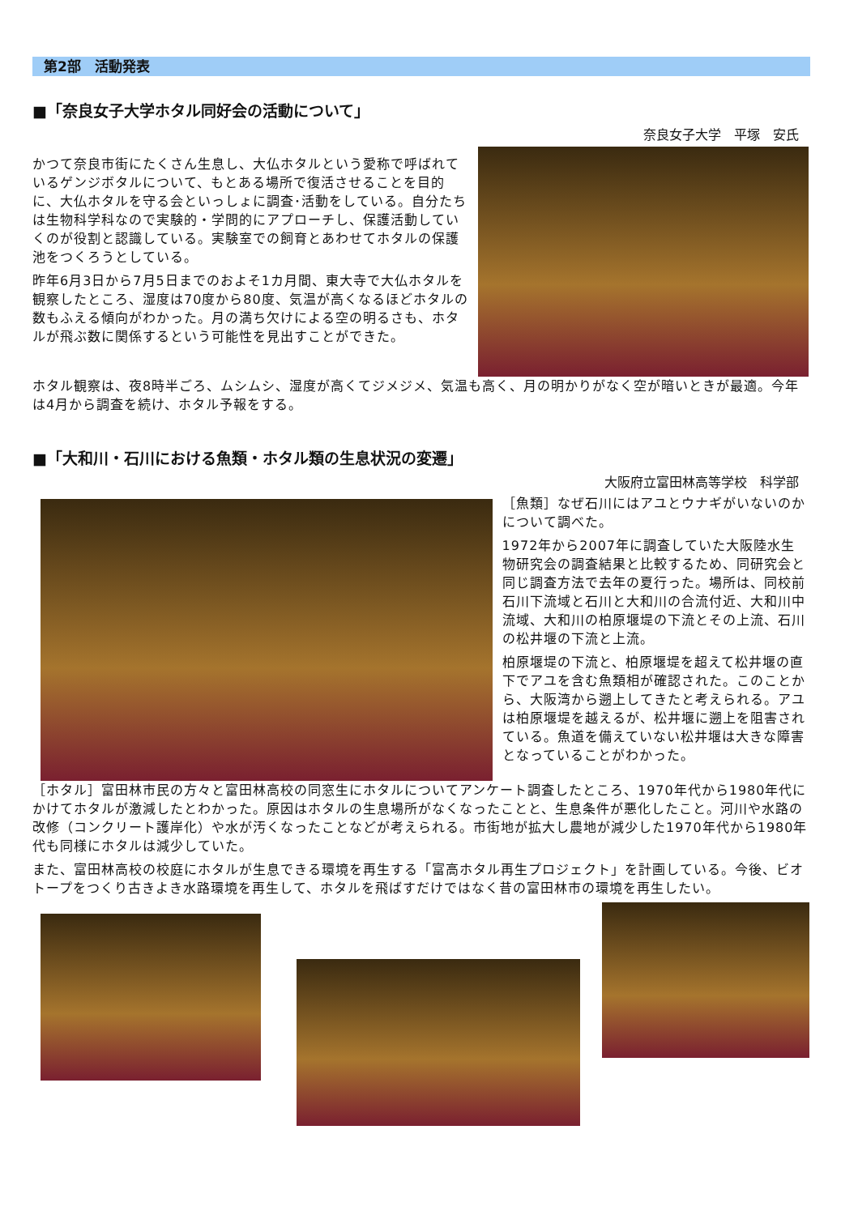第2部　活動発表
■「奈良女子大学ホタル同好会の活動について」
奈良女子大学　平塚　安氏
かつて奈良市街にたくさん生息し、大仏ホタルという愛称で呼ばれているゲンジボタルについて、もとある場所で復活させることを目的に、大仏ホタルを守る会といっしょに調査･活動をしている。自分たちは生物科学科なので実験的・学問的にアプローチし、保護活動していくのが役割と認識している。実験室での飼育とあわせてホタルの保護池をつくろうとしている。
昨年6月3日から7月5日までのおよそ1カ月間、東大寺で大仏ホタルを観察したところ、湿度は70度から80度、気温が高くなるほどホタルの数もふえる傾向がわかった。月の満ち欠けによる空の明るさも、ホタルが飛ぶ数に関係するという可能性を見出すことができた。
ホタル観察は、夜8時半ごろ、ムシムシ、湿度が高くてジメジメ、気温も高く、月の明かりがなく空が暗いときが最適。今年は4月から調査を続け、ホタル予報をする。
■「大和川・石川における魚類・ホタル類の生息状況の変遷」
大阪府立富田林高等学校　科学部
［魚類］なぜ石川にはアユとウナギがいないのかについて調べた。
1972年から2007年に調査していた大阪陸水生物研究会の調査結果と比較するため、同研究会と同じ調査方法で去年の夏行った。場所は、同校前石川下流域と石川と大和川の合流付近、大和川中流域、大和川の柏原堰堤の下流とその上流、石川の松井堰の下流と上流。
柏原堰堤の下流と、柏原堰堤を超えて松井堰の直下でアユを含む魚類相が確認された。このことから、大阪湾から遡上してきたと考えられる。アユは柏原堰堤を越えるが、松井堰に遡上を阻害されている。魚道を備えていない松井堰は大きな障害となっていることがわかった。
［ホタル］富田林市民の方々と富田林高校の同窓生にホタルについてアンケート調査したところ、1970年代から1980年代にかけてホタルが激減したとわかった。原因はホタルの生息場所がなくなったことと、生息条件が悪化したこと。河川や水路の改修（コンクリート護岸化）や水が汚くなったことなどが考えられる。市街地が拡大し農地が減少した1970年代から1980年代も同様にホタルは減少していた。
また、富田林高校の校庭にホタルが生息できる環境を再生する「富高ホタル再生プロジェクト」を計画している。今後、ビオトープをつくり古きよき水路環境を再生して、ホタルを飛ばすだけではなく昔の富田林市の環境を再生したい。